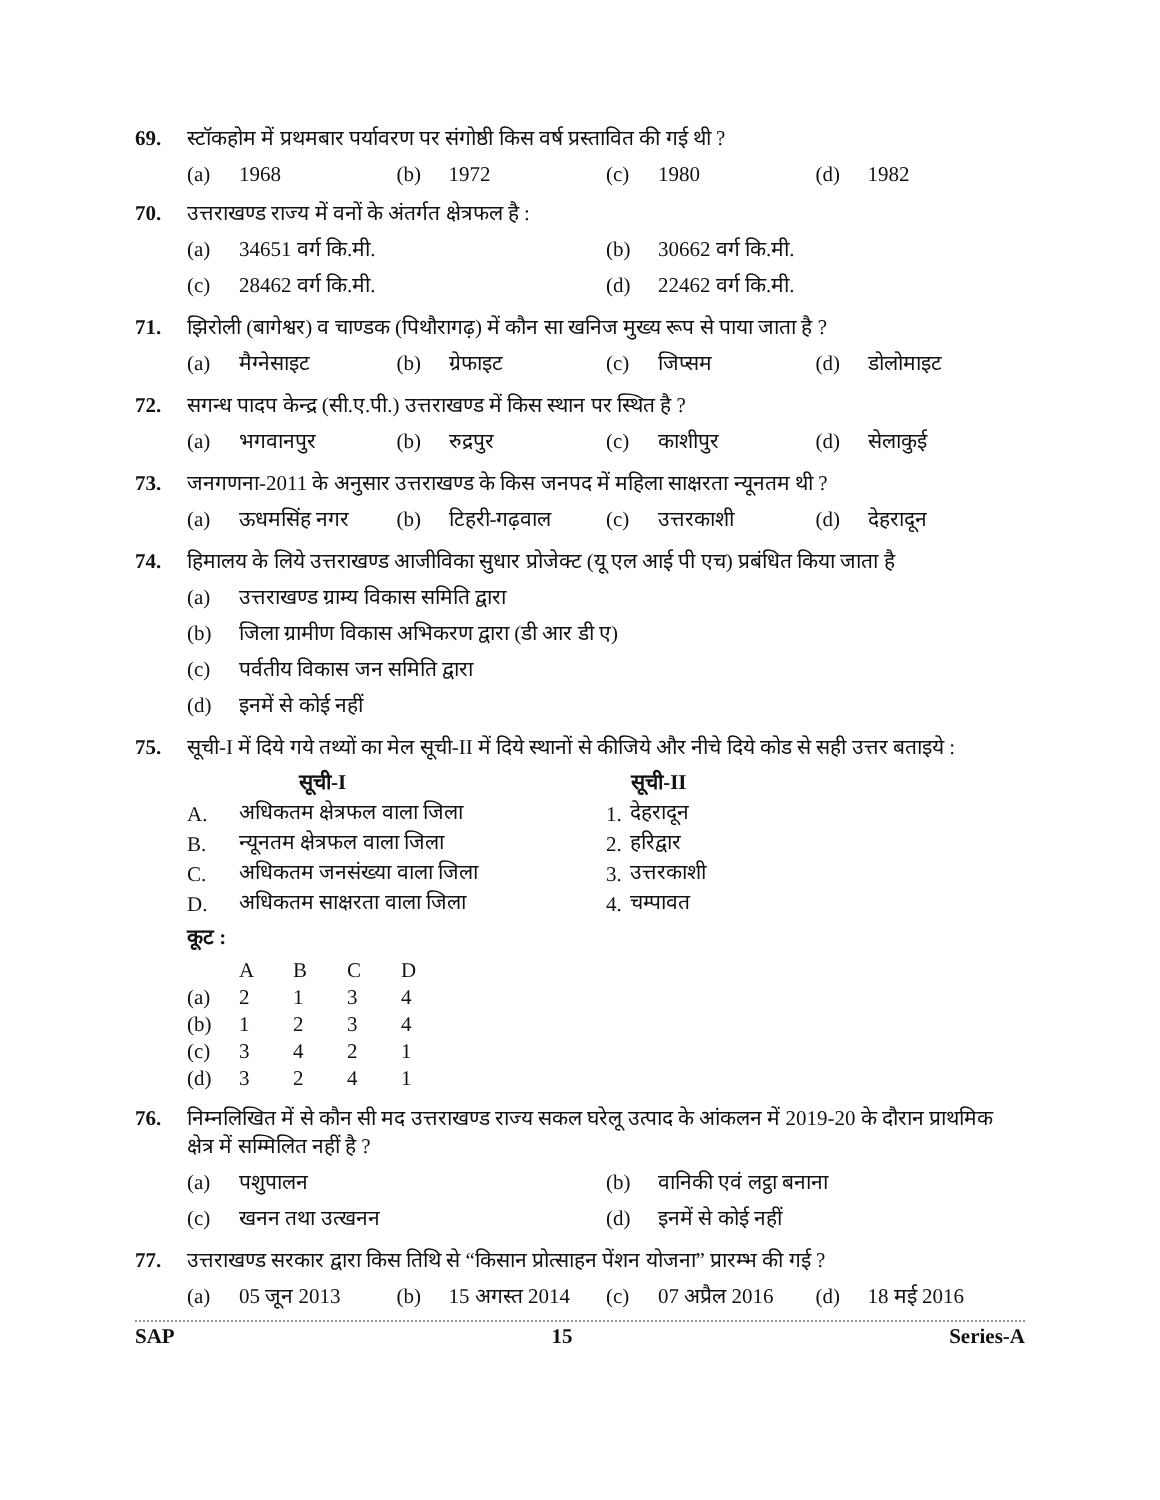69. स्टॉकहोम में प्रथमबार पर्यावरण पर संगोष्ठी किस वर्ष प्रस्तावित की गई थी ?
(a) 1968 (b) 1972 (c) 1980 (d) 1982
70. उत्तराखण्ड राज्य में वनों के अंतर्गत क्षेत्रफल है :
(a) 34651 वर्ग कि.मी. (b) 30662 वर्ग कि.मी.
(c) 28462 वर्ग कि.मी. (d) 22462 वर्ग कि.मी.
71. झिरोली (बागेश्वर) व चाण्डक (पिथौरागढ़) में कौन सा खनिज मुख्य रूप से पाया जाता है ?
(a) मैग्नेसाइट (b) ग्रेफाइट (c) जिप्सम (d) डोलोमाइट
72. सगन्ध पादप केन्द्र (सी.ए.पी.) उत्तराखण्ड में किस स्थान पर स्थित है ?
(a) भगवानपुर (b) रुद्रपुर (c) काशीपुर (d) सेलाकुई
73. जनगणना-2011 के अनुसार उत्तराखण्ड के किस जनपद में महिला साक्षरता न्यूनतम थी ?
(a) ऊधमसिंह नगर (b) टिहरी-गढ़वाल (c) उत्तरकाशी (d) देहरादून
74. हिमालय के लिये उत्तराखण्ड आजीविका सुधार प्रोजेक्ट (यू एल आई पी एच) प्रबंधित किया जाता है
(a) उत्तराखण्ड ग्राम्य विकास समिति द्वारा
(b) जिला ग्रामीण विकास अभिकरण द्वारा (डी आर डी ए)
(c) पर्वतीय विकास जन समिति द्वारा
(d) इनमें से कोई नहीं
75. सूची-I में दिये गये तथ्यों का मेल सूची-II में दिये स्थानों से कीजिये और नीचे दिये कोड से सही उत्तर बताइये :
| | सूची-I | | सूची-II |
| --- | --- | --- | --- |
| A. | अधिकतम क्षेत्रफल वाला जिला | 1. | देहरादून |
| B. | न्यूनतम क्षेत्रफल वाला जिला | 2. | हरिद्वार |
| C. | अधिकतम जनसंख्या वाला जिला | 3. | उत्तरकाशी |
| D. | अधिकतम साक्षरता वाला जिला | 4. | चम्पावत |
कूट :
| | A | B | C | D |
| (a) | 2 | 1 | 3 | 4 |
| (b) | 1 | 2 | 3 | 4 |
| (c) | 3 | 4 | 2 | 1 |
| (d) | 3 | 2 | 4 | 1 |
76. निम्नलिखित में से कौन सी मद उत्तराखण्ड राज्य सकल घरेलू उत्पाद के आंकलन में 2019-20 के दौरान प्राथमिक क्षेत्र में सम्मिलित नहीं है ?
(a) पशुपालन (b) वानिकी एवं लट्ठा बनाना
(c) खनन तथा उत्खनन (d) इनमें से कोई नहीं
77. उत्तराखण्ड सरकार द्वारा किस तिथि से “किसान प्रोत्साहन पेंशन योजना” प्रारम्भ की गई ?
(a) 05 जून 2013 (b) 15 अगस्त 2014 (c) 07 अप्रैल 2016 (d) 18 मई 2016
SAP 15 Series-A